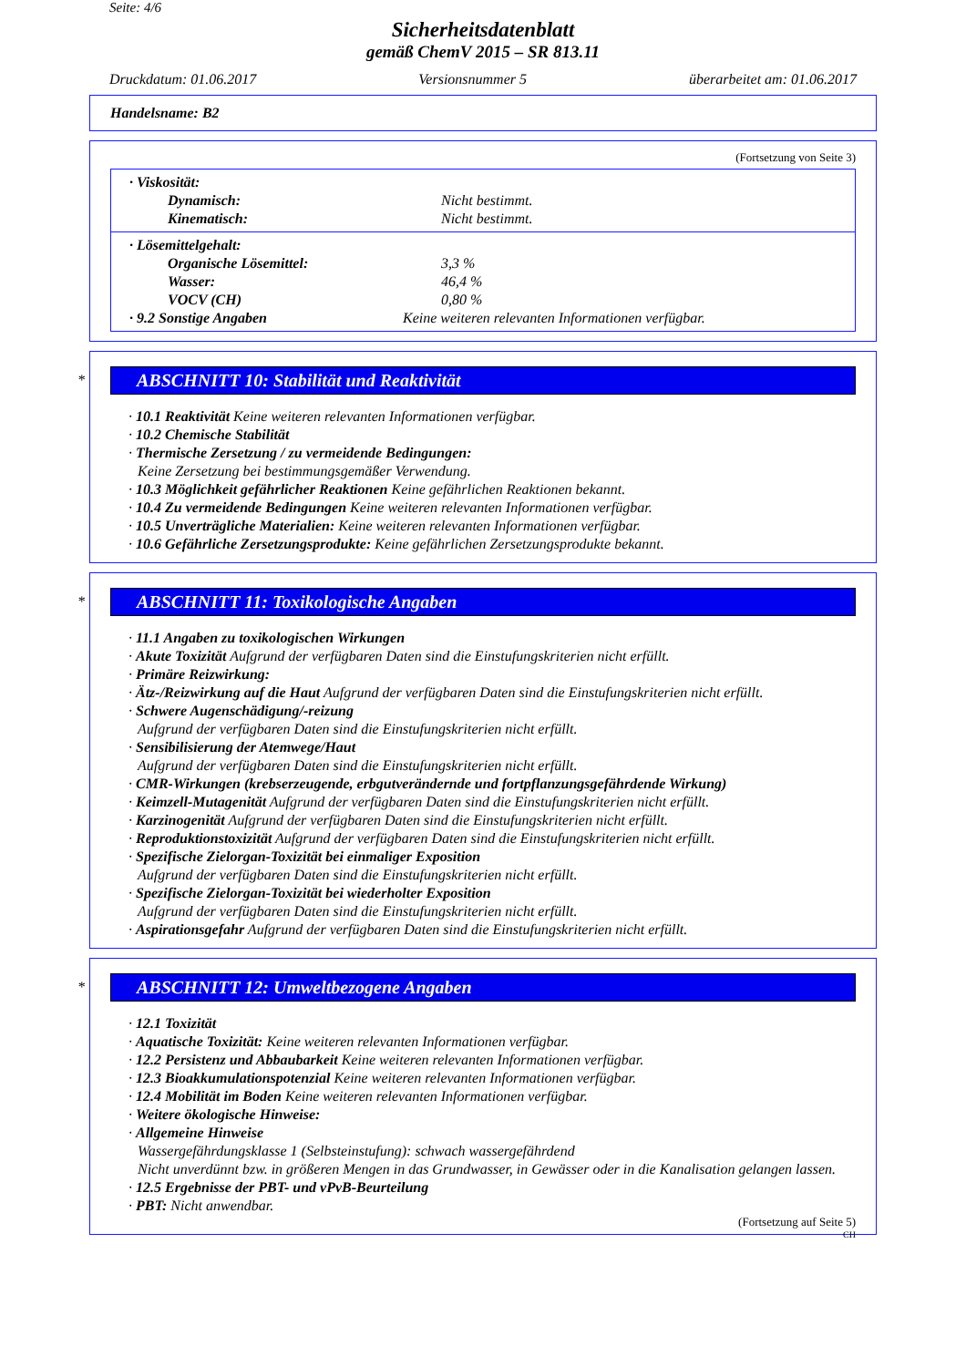Seite: 4/6
Sicherheitsdatenblatt
gemäß ChemV 2015 – SR 813.11
Druckdatum: 01.06.2017 Versionsnummer 5 überarbeitet am: 01.06.2017
Handelsname: B2
(Fortsetzung von Seite 3)
· Viskosität:
Dynamisch: Nicht bestimmt.
Kinematisch: Nicht bestimmt.
· Lösemittelgehalt:
Organische Lösemittel: 3,3 %
Wasser: 46,4 %
VOCV (CH) 0,80 %
· 9.2 Sonstige Angaben Keine weiteren relevanten Informationen verfügbar.
*
ABSCHNITT 10: Stabilität und Reaktivität
· 10.1 Reaktivität Keine weiteren relevanten Informationen verfügbar.
· 10.2 Chemische Stabilität
· Thermische Zersetzung / zu vermeidende Bedingungen:
Keine Zersetzung bei bestimmungsgemäßer Verwendung.
· 10.3 Möglichkeit gefährlicher Reaktionen Keine gefährlichen Reaktionen bekannt.
· 10.4 Zu vermeidende Bedingungen Keine weiteren relevanten Informationen verfügbar.
· 10.5 Unverträgliche Materialien: Keine weiteren relevanten Informationen verfügbar.
· 10.6 Gefährliche Zersetzungsprodukte: Keine gefährlichen Zersetzungsprodukte bekannt.
*
ABSCHNITT 11: Toxikologische Angaben
· 11.1 Angaben zu toxikologischen Wirkungen
· Akute Toxizität Aufgrund der verfügbaren Daten sind die Einstufungskriterien nicht erfüllt.
· Primäre Reizwirkung:
· Ätz-/Reizwirkung auf die Haut Aufgrund der verfügbaren Daten sind die Einstufungskriterien nicht erfüllt.
· Schwere Augenschädigung/-reizung
Aufgrund der verfügbaren Daten sind die Einstufungskriterien nicht erfüllt.
· Sensibilisierung der Atemwege/Haut
Aufgrund der verfügbaren Daten sind die Einstufungskriterien nicht erfüllt.
· CMR-Wirkungen (krebserzeugende, erbgutverändernde und fortpflanzungsgefährdende Wirkung)
· Keimzell-Mutagenität Aufgrund der verfügbaren Daten sind die Einstufungskriterien nicht erfüllt.
· Karzinogenität Aufgrund der verfügbaren Daten sind die Einstufungskriterien nicht erfüllt.
· Reproduktionstoxizität Aufgrund der verfügbaren Daten sind die Einstufungskriterien nicht erfüllt.
· Spezifische Zielorgan-Toxizität bei einmaliger Exposition
Aufgrund der verfügbaren Daten sind die Einstufungskriterien nicht erfüllt.
· Spezifische Zielorgan-Toxizität bei wiederholter Exposition
Aufgrund der verfügbaren Daten sind die Einstufungskriterien nicht erfüllt.
· Aspirationsgefahr Aufgrund der verfügbaren Daten sind die Einstufungskriterien nicht erfüllt.
*
ABSCHNITT 12: Umweltbezogene Angaben
· 12.1 Toxizität
· Aquatische Toxizität: Keine weiteren relevanten Informationen verfügbar.
· 12.2 Persistenz und Abbaubarkeit Keine weiteren relevanten Informationen verfügbar.
· 12.3 Bioakkumulationspotenzial Keine weiteren relevanten Informationen verfügbar.
· 12.4 Mobilität im Boden Keine weiteren relevanten Informationen verfügbar.
· Weitere ökologische Hinweise:
· Allgemeine Hinweise
Wassergefährdungsklasse 1 (Selbsteinstufung): schwach wassergefährdend
Nicht unverdünnt bzw. in größeren Mengen in das Grundwasser, in Gewässer oder in die Kanalisation gelangen lassen.
· 12.5 Ergebnisse der PBT- und vPvB-Beurteilung
· PBT: Nicht anwendbar.
(Fortsetzung auf Seite 5)
CH